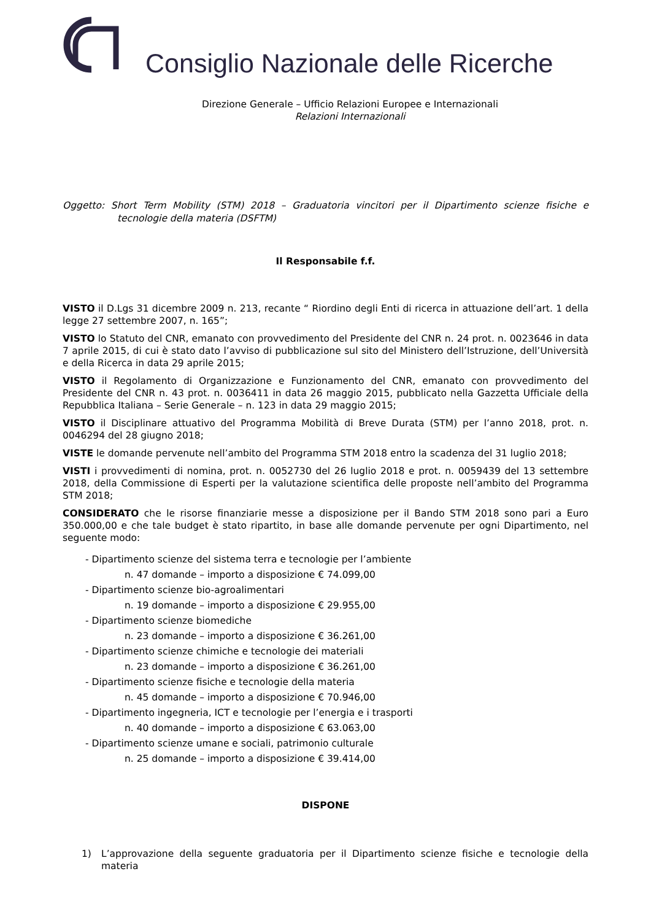Consiglio Nazionale delle Ricerche
Direzione Generale – Ufficio Relazioni Europee e Internazionali
Relazioni Internazionali
Oggetto: Short Term Mobility (STM) 2018 – Graduatoria vincitori per il Dipartimento scienze fisiche e tecnologie della materia (DSFTM)
Il Responsabile f.f.
VISTO il D.Lgs 31 dicembre 2009 n. 213, recante “ Riordino degli Enti di ricerca in attuazione dell’art. 1 della legge 27 settembre 2007, n. 165”;
VISTO lo Statuto del CNR, emanato con provvedimento del Presidente del CNR n. 24 prot. n. 0023646 in data 7 aprile 2015, di cui è stato dato l’avviso di pubblicazione sul sito del Ministero dell’Istruzione, dell’Università e della Ricerca in data 29 aprile 2015;
VISTO il Regolamento di Organizzazione e Funzionamento del CNR, emanato con provvedimento del Presidente del CNR n. 43 prot. n. 0036411 in data 26 maggio 2015, pubblicato nella Gazzetta Ufficiale della Repubblica Italiana – Serie Generale – n. 123 in data 29 maggio 2015;
VISTO il Disciplinare attuativo del Programma Mobilità di Breve Durata (STM) per l’anno 2018, prot. n. 0046294 del 28 giugno 2018;
VISTE le domande pervenute nell’ambito del Programma STM 2018 entro la scadenza del 31 luglio 2018;
VISTI i provvedimenti di nomina, prot. n. 0052730 del 26 luglio 2018 e prot. n. 0059439 del 13 settembre 2018, della Commissione di Esperti per la valutazione scientifica delle proposte nell’ambito del Programma STM 2018;
CONSIDERATO che le risorse finanziarie messe a disposizione per il Bando STM 2018 sono pari a Euro 350.000,00 e che tale budget è stato ripartito, in base alle domande pervenute per ogni Dipartimento, nel seguente modo:
- Dipartimento scienze del sistema terra e tecnologie per l’ambiente
n. 47 domande – importo a disposizione € 74.099,00
- Dipartimento scienze bio-agroalimentari
n. 19 domande – importo a disposizione € 29.955,00
- Dipartimento scienze biomediche
n. 23 domande – importo a disposizione € 36.261,00
- Dipartimento scienze chimiche e tecnologie dei materiali
n. 23 domande – importo a disposizione € 36.261,00
- Dipartimento scienze fisiche e tecnologie della materia
n. 45 domande – importo a disposizione € 70.946,00
- Dipartimento ingegneria, ICT e tecnologie per l’energia e i trasporti
n. 40 domande – importo a disposizione € 63.063,00
- Dipartimento scienze umane e sociali, patrimonio culturale
n. 25 domande – importo a disposizione € 39.414,00
DISPONE
1) L’approvazione della seguente graduatoria per il Dipartimento scienze fisiche e tecnologie della materia